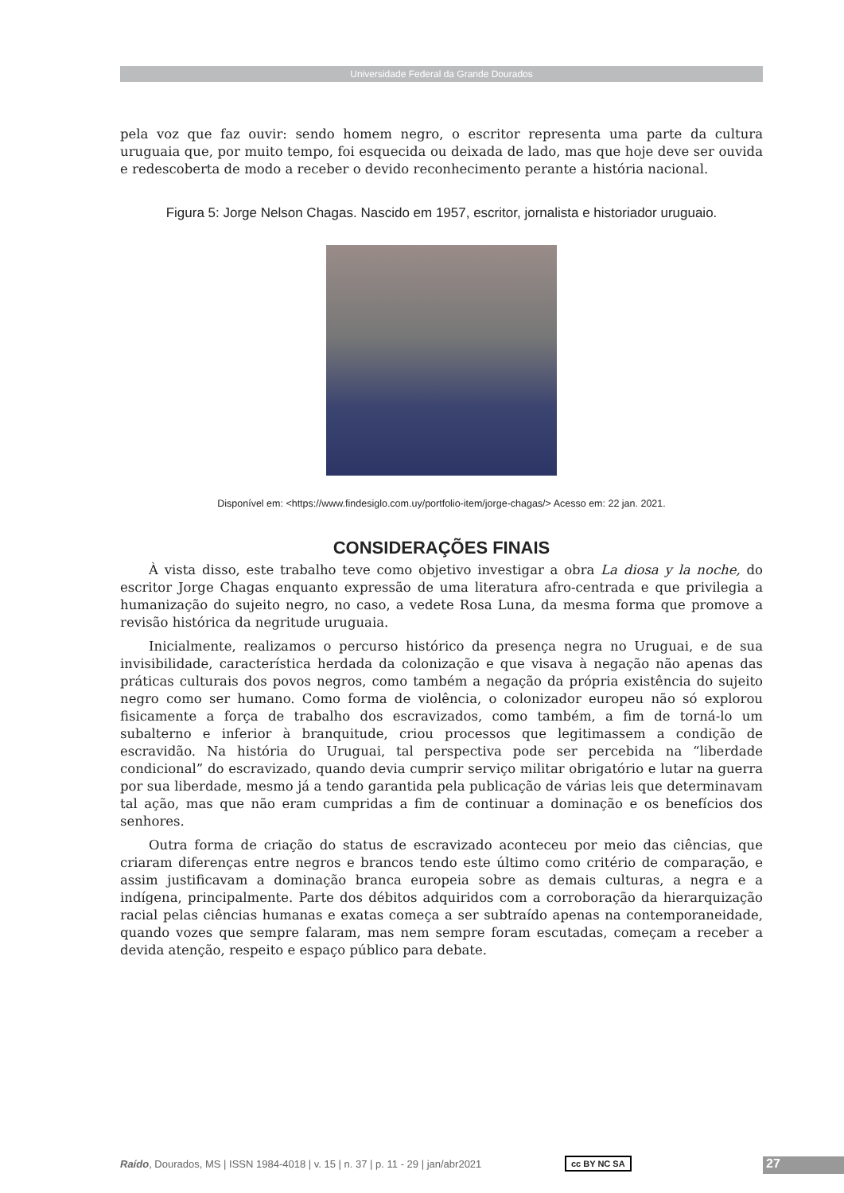Universidade Federal da Grande Dourados
pela voz que faz ouvir: sendo homem negro, o escritor representa uma parte da cultura uruguaia que, por muito tempo, foi esquecida ou deixada de lado, mas que hoje deve ser ouvida e redescoberta de modo a receber o devido reconhecimento perante a história nacional.
Figura 5: Jorge Nelson Chagas. Nascido em 1957, escritor, jornalista e historiador uruguaio.
Disponível em: <https://www.findesiglo.com.uy/portfolio-item/jorge-chagas/> Acesso em: 22 jan. 2021.
CONSIDERAÇÕES FINAIS
À vista disso, este trabalho teve como objetivo investigar a obra La diosa y la noche, do escritor Jorge Chagas enquanto expressão de uma literatura afro-centrada e que privilegia a humanização do sujeito negro, no caso, a vedete Rosa Luna, da mesma forma que promove a revisão histórica da negritude uruguaia.
Inicialmente, realizamos o percurso histórico da presença negra no Uruguai, e de sua invisibilidade, característica herdada da colonização e que visava à negação não apenas das práticas culturais dos povos negros, como também a negação da própria existência do sujeito negro como ser humano. Como forma de violência, o colonizador europeu não só explorou fisicamente a força de trabalho dos escravizados, como também, a fim de torná-lo um subalterno e inferior à branquitude, criou processos que legitimassem a condição de escravidão. Na história do Uruguai, tal perspectiva pode ser percebida na “liberdade condicional” do escravizado, quando devia cumprir serviço militar obrigatório e lutar na guerra por sua liberdade, mesmo já a tendo garantida pela publicação de várias leis que determinavam tal ação, mas que não eram cumpridas a fim de continuar a dominação e os benefícios dos senhores.
Outra forma de criação do status de escravizado aconteceu por meio das ciências, que criaram diferenças entre negros e brancos tendo este último como critério de comparação, e assim justificavam a dominação branca europeia sobre as demais culturas, a negra e a indígena, principalmente. Parte dos débitos adquiridos com a corroboração da hierarquização racial pelas ciências humanas e exatas começa a ser subtraído apenas na contemporaneidade, quando vozes que sempre falaram, mas nem sempre foram escutadas, começam a receber a devida atenção, respeito e espaço público para debate.
Raído, Dourados, MS | ISSN 1984-4018 | v. 15 | n. 37 | p. 11 - 29 | jan/abr2021
cc BY NC SA 27